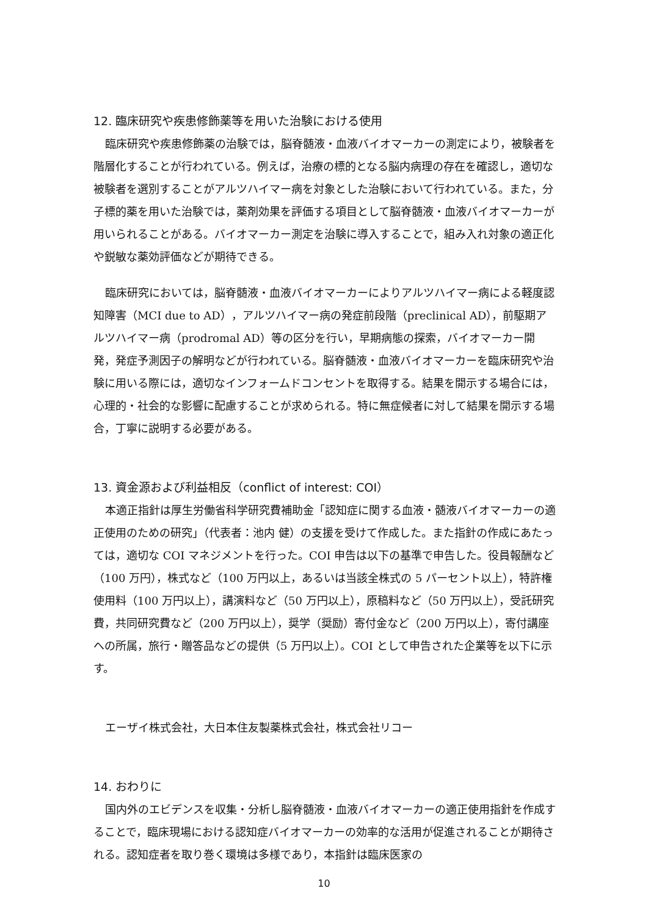12. 臨床研究や疾患修飾薬等を用いた治験における使用
臨床研究や疾患修飾薬の治験では，脳脊髄液・血液バイオマーカーの測定により，被験者を階層化することが行われている。例えば，治療の標的となる脳内病理の存在を確認し，適切な被験者を選別することがアルツハイマー病を対象とした治験において行われている。また，分子標的薬を用いた治験では，薬剤効果を評価する項目として脳脊髄液・血液バイオマーカーが用いられることがある。バイオマーカー測定を治験に導入することで，組み入れ対象の適正化や鋭敏な薬効評価などが期待できる。
臨床研究においては，脳脊髄液・血液バイオマーカーによりアルツハイマー病による軽度認知障害（MCI due to AD），アルツハイマー病の発症前段階（preclinical AD），前駆期アルツハイマー病（prodromal AD）等の区分を行い，早期病態の探索，バイオマーカー開発，発症予測因子の解明などが行われている。脳脊髄液・血液バイオマーカーを臨床研究や治験に用いる際には，適切なインフォームドコンセントを取得する。結果を開示する場合には，心理的・社会的な影響に配慮することが求められる。特に無症候者に対して結果を開示する場合，丁寧に説明する必要がある。
13. 資金源および利益相反（conflict of interest: COI）
本適正指針は厚生労働省科学研究費補助金「認知症に関する血液・髄液バイオマーカーの適正使用のための研究」（代表者：池内 健）の支援を受けて作成した。また指針の作成にあたっては，適切な COI マネジメントを行った。COI 申告は以下の基準で申告した。役員報酬など（100 万円），株式など（100 万円以上，あるいは当該全株式の 5 パーセント以上），特許権使用料（100 万円以上），講演料など（50 万円以上），原稿料など（50 万円以上），受託研究費，共同研究費など（200 万円以上），奨学（奨励）寄付金など（200 万円以上），寄付講座への所属，旅行・贈答品などの提供（5 万円以上）。COI として申告された企業等を以下に示す。
エーザイ株式会社，大日本住友製薬株式会社，株式会社リコー
14. おわりに
国内外のエビデンスを収集・分析し脳脊髄液・血液バイオマーカーの適正使用指針を作成することで，臨床現場における認知症バイオマーカーの効率的な活用が促進されることが期待される。認知症者を取り巻く環境は多様であり，本指針は臨床医家の
10